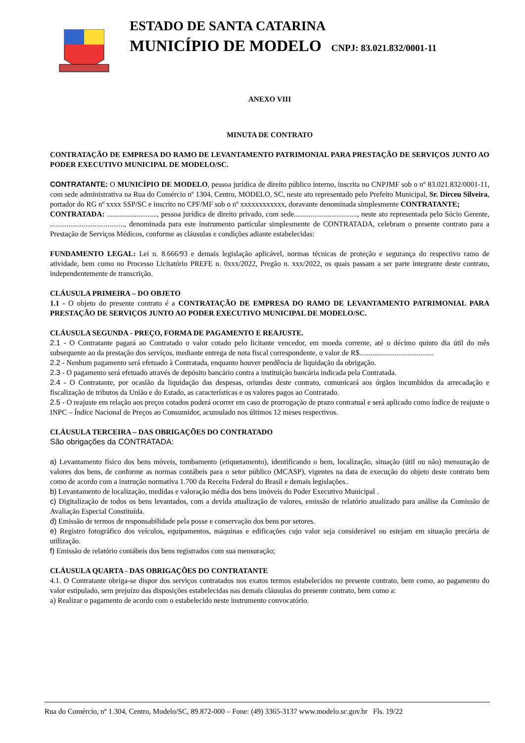ESTADO DE SANTA CATARINA
MUNICÍPIO DE MODELO CNPJ: 83.021.832/0001-11
ANEXO VIII
MINUTA DE CONTRATO
CONTRATAÇÃO DE EMPRESA DO RAMO DE LEVANTAMENTO PATRIMONIAL PARA PRESTAÇÃO DE SERVIÇOS JUNTO AO PODER EXECUTIVO MUNICIPAL DE MODELO/SC.
CONTRATANTE: O MUNICÍPIO DE MODELO, pessoa jurídica de direito público interno, inscrita no CNPJMF sob o nº 83.021.832/0001-11, com sede administrativa na Rua do Comércio nº 1304, Centro, MODELO, SC, neste ato representado pelo Prefeito Municipal, Sr. Dirceu Silveira, portador do RG nº xxxx SSP/SC e inscrito no CPF/MF sob o nº xxxxxxxxxxxx, doravante denominada simplesmente CONTRATANTE;
CONTRATADA: ..........................., pessoa jurídica de direito privado, com sede.................................., neste ato representada pelo Sócio Gerente, ........................................, denominada para este instrumento particular simplesmente de CONTRATADA, celebram o presente contrato para a Prestação de Serviços Médicos, conforme as cláusulas e condições adiante estabelecidas:
FUNDAMENTO LEGAL: Lei n. 8.666/93 e demais legislação aplicável, normas técnicas de proteção e segurança do respectivo ramo de atividade, bem como no Processo Licitatório PREFE n. 0xxx/2022, Pregão n. xxx/2022, os quais passam a ser parte integrante deste contrato, independentemente de transcrição.
CLÁUSULA PRIMEIRA – DO OBJETO
1.1 - O objeto do presente contrato é a CONTRATAÇÃO DE EMPRESA DO RAMO DE LEVANTAMENTO PATRIMONIAL PARA PRESTAÇÃO DE SERVIÇOS JUNTO AO PODER EXECUTIVO MUNICIPAL DE MODELO/SC.
CLÁUSULA SEGUNDA - PREÇO, FORMA DE PAGAMENTO E REAJUSTE.
2.1 - O Contratante pagará ao Contratado o valor cotado pelo licitante vencedor, em moeda corrente, até o décimo quinto dia útil do mês subsequente ao da prestação dos serviços, mediante entrega de nota fiscal correspondente, o valor de R$........................................
2.2 - Nenhum pagamento será efetuado à Contratada, enquanto houver pendência de liquidação da obrigação.
2.3 - O pagamento será efetuado através de depósito bancário contra a instituição bancária indicada pela Contratada.
2.4 - O Contratante, por ocasião da liquidação das despesas, oriundas deste contrato, comunicará aos órgãos incumbidos da arrecadação e fiscalização de tributos da União e do Estado, as características e os valores pagos ao Contratado.
2.5 - O reajuste em relação aos preços cotados poderá ocorrer em caso de prorrogação de prazo contratual e será aplicado como índice de reajuste o INPC – Índice Nacional de Preços ao Consumidor, acumulado nos últimos 12 meses respectivos.
CLÁUSULA TERCEIRA – DAS OBRIGAÇÕES DO CONTRATADO
São obrigações da CONTRATADA:
a) Levantamento físico dos bens móveis, tombamento (etiquetamento), identificando o bem, localização, situação (útil ou não) mensuração de valores dos bens, de conforme as normas contábeis para o setor público (MCASP), vigentes na data de execução do objeto deste contrato bem como de acordo com a instrução normativa 1.700 da Receita Federal do Brasil e demais legislações..
b) Levantamento de localização, medidas e valoração média dos bens imóveis do Poder Executivo Municipal .
c) Digitalização de todos os bens levantados, com a devida atualização de valores, emissão de relatório atualizado para análise da Comissão de Avaliação Especial Constituída.
d) Emissão de termos de responsabilidade pela posse e conservação dos bens por setores.
e) Registro fotográfico dos veículos, equipamentos, máquinas e edificações cujo valor seja considerável ou estejam em situação precária de utilização.
f) Emissão de relatório contábeis dos bens registrados com sua mensuração;
CLÁUSULA QUARTA - DAS OBRIGAÇÕES DO CONTRATANTE
4.1. O Contratante obriga-se dispor dos serviços contratados nos exatos termos estabelecidos no presente contrato, bem como, ao pagamento do valor estipulado, sem prejuízo das disposições estabelecidas nas demais cláusulas do presente contrato, bem como a:
a) Realizar o pagamento de acordo com o estabelecido neste instrumento convocatório.
Rua do Comércio, nº 1.304, Centro, Modelo/SC, 89.872-000 – Fone: (49) 3365-3137 www.modelo.sc.gov.br Fls. 19/22